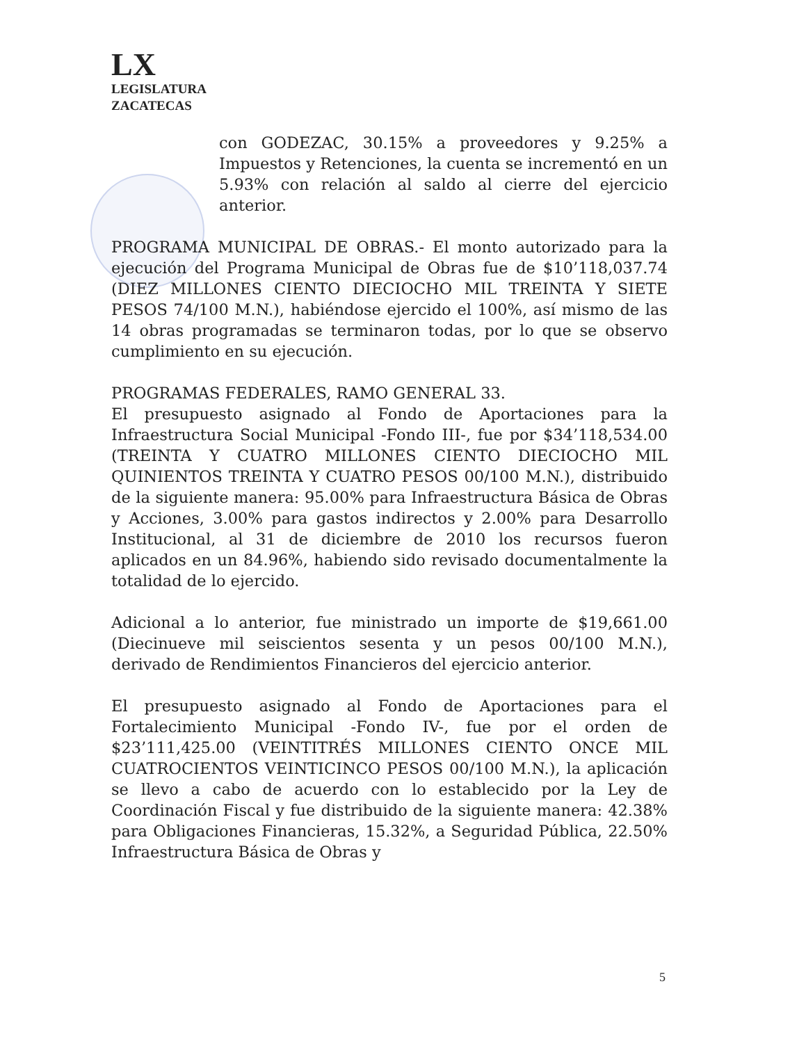LX
LEGISLATURA
ZACATECAS
con GODEZAC, 30.15% a proveedores y 9.25% a Impuestos y Retenciones, la cuenta se incrementó en un 5.93% con relación al saldo al cierre del ejercicio anterior.
PROGRAMA MUNICIPAL DE OBRAS.- El monto autorizado para la ejecución del Programa Municipal de Obras fue de $10’118,037.74 (DIEZ MILLONES CIENTO DIECIOCHO MIL TREINTA Y SIETE PESOS 74/100 M.N.), habiéndose ejercido el 100%, así mismo de las 14 obras programadas se terminaron todas, por lo que se observo cumplimiento en su ejecución.
PROGRAMAS FEDERALES, RAMO GENERAL 33.
El presupuesto asignado al Fondo de Aportaciones para la Infraestructura Social Municipal -Fondo III-, fue por $34’118,534.00 (TREINTA Y CUATRO MILLONES CIENTO DIECIOCHO MIL QUINIENTOS TREINTA Y CUATRO PESOS 00/100 M.N.), distribuido de la siguiente manera: 95.00% para Infraestructura Básica de Obras y Acciones, 3.00% para gastos indirectos y 2.00% para Desarrollo Institucional, al 31 de diciembre de 2010 los recursos fueron aplicados en un 84.96%, habiendo sido revisado documentalmente la totalidad de lo ejercido.
Adicional a lo anterior, fue ministrado un importe de $19,661.00 (Diecinueve mil seiscientos sesenta y un pesos 00/100 M.N.), derivado de Rendimientos Financieros del ejercicio anterior.
El presupuesto asignado al Fondo de Aportaciones para el Fortalecimiento Municipal -Fondo IV-, fue por el orden de $23’111,425.00 (VEINTITRÉS MILLONES CIENTO ONCE MIL CUATROCIENTOS VEINTICINCO PESOS 00/100 M.N.), la aplicación se llevo a cabo de acuerdo con lo establecido por la Ley de Coordinación Fiscal y fue distribuido de la siguiente manera: 42.38% para Obligaciones Financieras, 15.32%, a Seguridad Pública, 22.50% Infraestructura Básica de Obras y
5